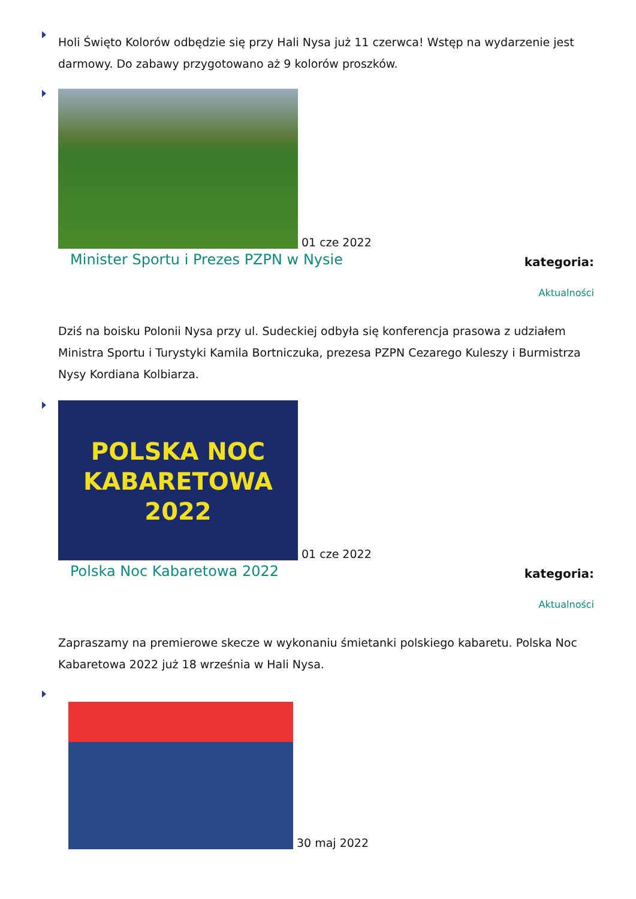Holi Święto Kolorów odbędzie się przy Hali Nysa już 11 czerwca! Wstęp na wydarzenie jest darmowy. Do zabawy przygotowano aż 9 kolorów proszków.
01 cze 2022
Minister Sportu i Prezes PZPN w Nysie kategoria:
Aktualności
Dziś na boisku Polonii Nysa przy ul. Sudeckiej odbyła się konferencja prasowa z udziałem Ministra Sportu i Turystyki Kamila Bortniczuka, prezesa PZPN Cezarego Kuleszy i Burmistrza Nysy Kordiana Kolbiarza.
POLSKA NOC KABARETOWA 2022 01 cze 2022
Polska Noc Kabaretowa 2022 kategoria:
Aktualności
Zapraszamy na premierowe skecze w wykonaniu śmietanki polskiego kabaretu. Polska Noc Kabaretowa 2022 już 18 września w Hali Nysa.
30 maj 2022